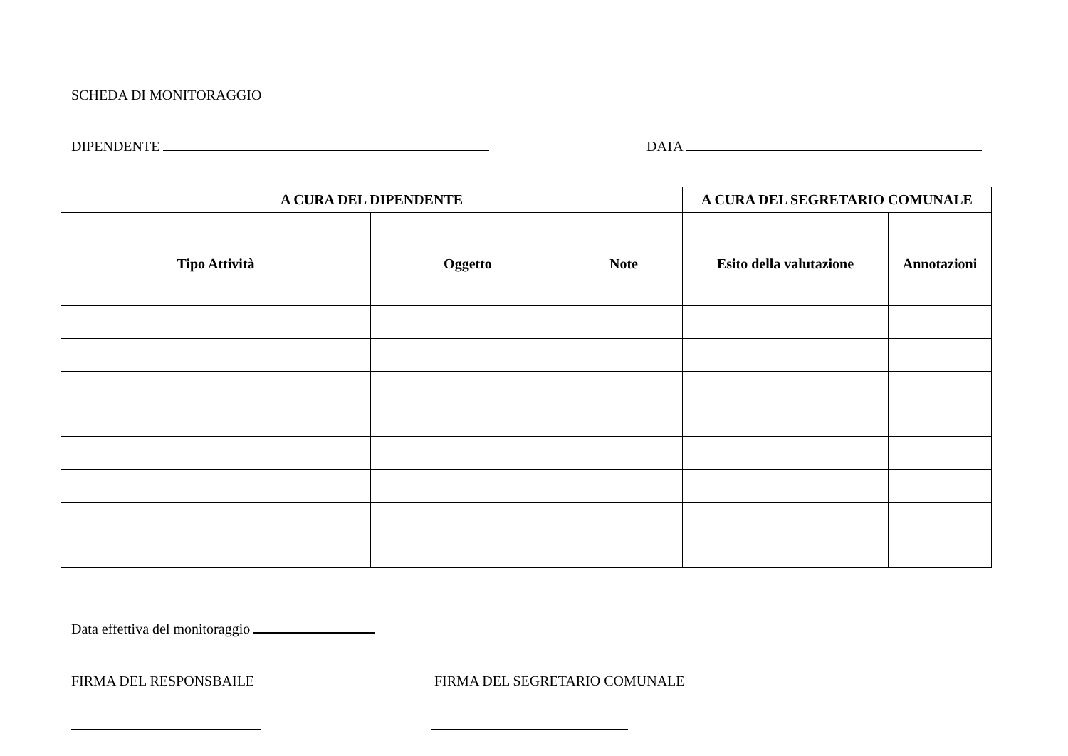SCHEDA DI MONITORAGGIO
DIPENDENTE DATA
| A CURA DEL DIPENDENTE | | | A CURA DEL SEGRETARIO COMUNALE | |
| --- | --- | --- | --- | --- |
| Tipo Attività | Oggetto | Note | Esito della valutazione | Annotazioni |
Data effettiva del monitoraggio
FIRMA DEL RESPONSBAILE FIRMA DEL SEGRETARIO COMUNALE